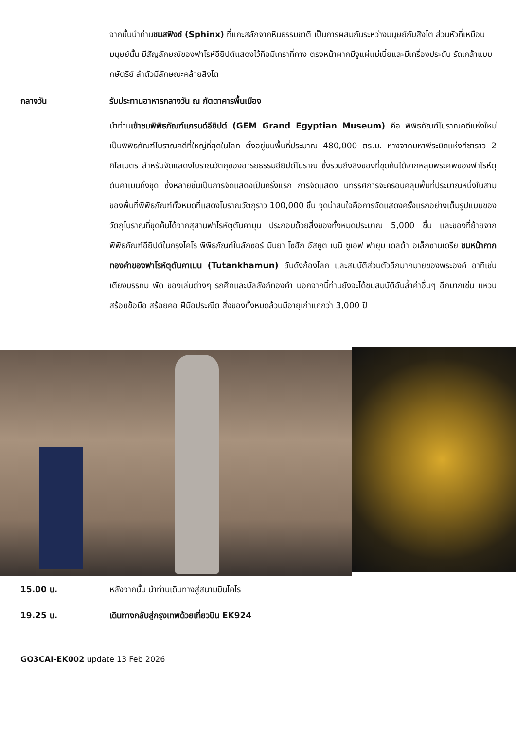จากนั้นนำท่านชมสฟิงซ์ (Sphinx) ที่แกะสลักจากหินธรรมชาติ เป็นการผสมกันระหว่างมนุษย์กับสิงโต ส่วนหัวที่เหมือนมนุษย์นั้น มีสัญลักษณ์ของฟาโรห์อียิปต์แสดงไว้คือมีเคราที่คาง ตรงหน้าผากมีงูแผ่แม่เบี้ยและมีเครื่องประดับ รัดเกล้าแบบกษัตริย์ ลำตัวมีลักษณะคล้ายสิงโต
กลางวัน รับประทานอาหารกลางวัน ณ ภัตตาคารพื้นเมือง
นำท่านเข้าชมพิพิธภัณฑ์แกรนด์อียิปต์ (GEM Grand Egyptian Museum) คือ พิพิธภัณฑ์โบราณคดีแห่งใหม่ เป็นพิพิธภัณฑ์โบราณคดีที่ใหญ่ที่สุดในโลก ตั้งอยู่บนพื้นที่ประมาณ 480,000 ตร.ม. ห่างจากมหาพีระมิดแห่งกีซาราว 2 กิโลเมตร สำหรับจัดแสดงโบราณวัตถุของอารยธรรมอียิปต์โบราณ ซึ่งรวมถึงสิ่งของที่ขุดค้นได้จากหลุมพระศพของฟาโรห์ตุตันคาเมนทั้งชุด ซึ่งหลายชิ้นเป็นการจัดแสดงเป็นครั้งแรก การจัดแสดง นิทรรศการจะครอบคลุมพื้นที่ประมาณหนึ่งในสามของพื้นที่พิพิธภัณฑ์ทั้งหมดที่แสดงโบราณวัตถุราว 100,000 ชิ้น จุดน่าสนใจคือการจัดแสดงครั้งแรกอย่างเต็มรูปแบบของวัตถุโบราณที่ขุดค้นได้จากสุสานฟาโรห์ตุตันคามุน ประกอบด้วยสิ่งของทั้งหมดประมาณ 5,000 ชิ้น และของที่ย้ายจากพิพิธภัณฑ์อียิปต์ในกรุงไคโร พิพิธภัณฑ์ในลักซอร์ มินยา โซฮัก อัสยูต เบนิ ซูเอฟ ฟายุม เดลต้า อเล็กซานเดรีย ชมหน้ากากทองคำของฟาโรห์ตุตันคาเมน (Tutankhamun) อันดังก้องโลก และสมบัติส่วนตัวอีกมากมายของพระองค์ อาทิเช่น เตียงบรรทม พัด ของเล่นต่างๆ รถศึกและบัลลังก์ทองคำ นอกจากนี้ท่านยังจะได้ชมสมบัติอันล้ำค่าอื่นๆ อีกมากเช่น แหวน สร้อยข้อมือ สร้อยคอ ฝีมือประณีต สิ่งของทั้งหมดล้วนมีอายุเก่าแก่กว่า 3,000 ปี
15.00 น. หลังจากนั้น นำท่านเดินทางสู่สนามบินไคโร
19.25 น. เดินทางกลับสู่กรุงเทพด้วยเที่ยวบิน EK924
GO3CAI-EK002 update 13 Feb 2026